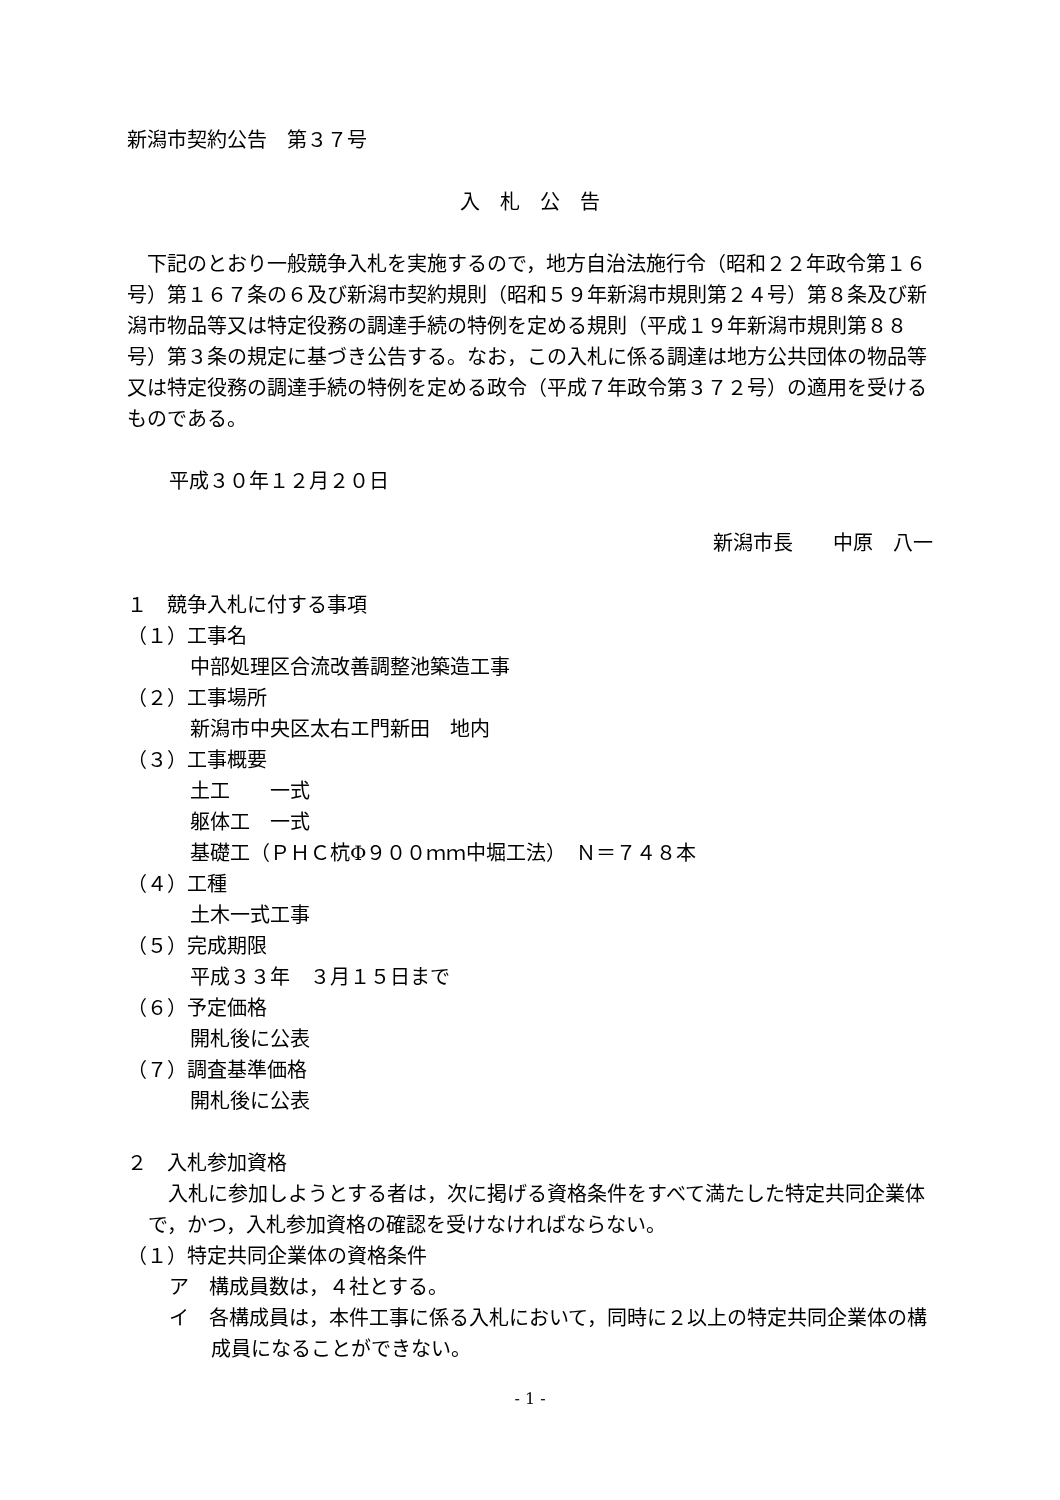新潟市契約公告　第３７号
入　札　公　告
　下記のとおり一般競争入札を実施するので，地方自治法施行令（昭和２２年政令第１６号）第１６７条の６及び新潟市契約規則（昭和５９年新潟市規則第２４号）第８条及び新潟市物品等又は特定役務の調達手続の特例を定める規則（平成１９年新潟市規則第８８号）第３条の規定に基づき公告する。なお，この入札に係る調達は地方公共団体の物品等又は特定役務の調達手続の特例を定める政令（平成７年政令第３７２号）の適用を受けるものである。
平成３０年１２月２０日
新潟市長　　中原　八一
１　競争入札に付する事項
（１）工事名
中部処理区合流改善調整池築造工事
（２）工事場所
新潟市中央区太右エ門新田　地内
（３）工事概要
土工　　一式
躯体工　一式
基礎工（ＰＨＣ杭Φ９００ｍｍ中堀工法）　Ｎ＝７４８本
（４）工種
土木一式工事
（５）完成期限
平成３３年　３月１５日まで
（６）予定価格
開札後に公表
（７）調査基準価格
開札後に公表
２　入札参加資格
　入札に参加しようとする者は，次に掲げる資格条件をすべて満たした特定共同企業体で，かつ，入札参加資格の確認を受けなければならない。
（１）特定共同企業体の資格条件
ア　構成員数は，４社とする。
イ　各構成員は，本件工事に係る入札において，同時に２以上の特定共同企業体の構成員になることができない。
- 1 -